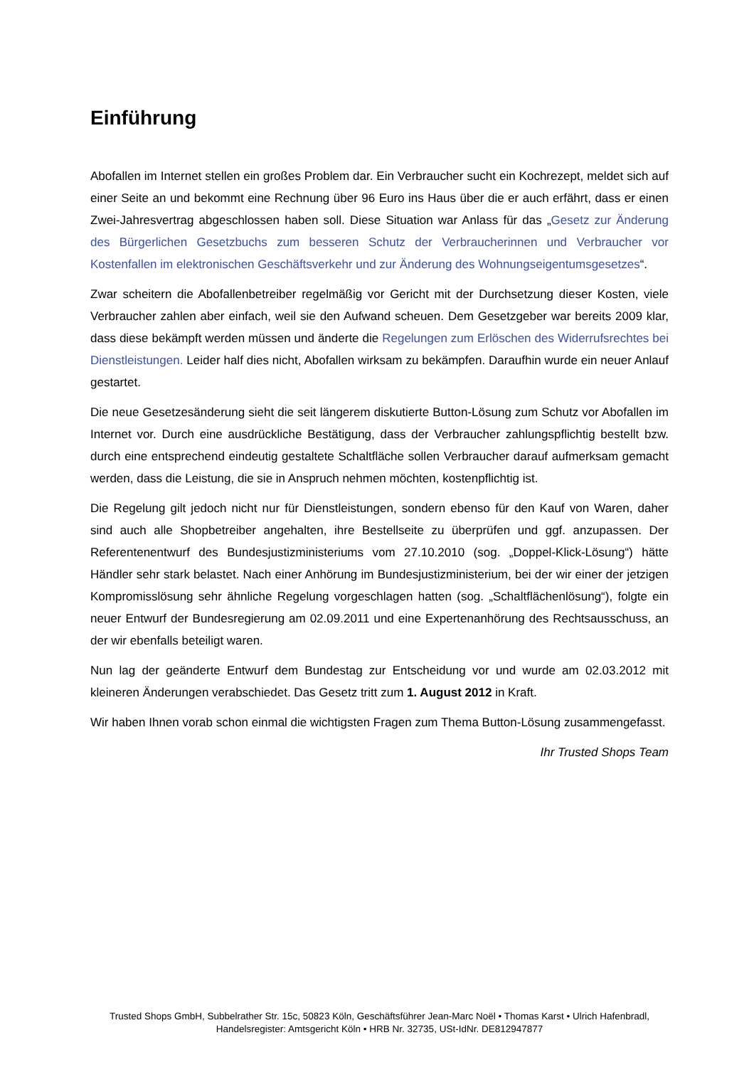Einführung
Abofallen im Internet stellen ein großes Problem dar. Ein Verbraucher sucht ein Kochrezept, meldet sich auf einer Seite an und bekommt eine Rechnung über 96 Euro ins Haus über die er auch erfährt, dass er einen Zwei-Jahresvertrag abgeschlossen haben soll. Diese Situation war Anlass für das „Gesetz zur Änderung des Bürgerlichen Gesetzbuchs zum besseren Schutz der Verbraucherinnen und Verbraucher vor Kostenfallen im elektronischen Geschäftsverkehr und zur Änderung des Wohnungseigentumsgesetzes“.
Zwar scheitern die Abofallenbetreiber regelmäßig vor Gericht mit der Durchsetzung dieser Kosten, viele Verbraucher zahlen aber einfach, weil sie den Aufwand scheuen. Dem Gesetzgeber war bereits 2009 klar, dass diese bekämpft werden müssen und änderte die Regelungen zum Erlöschen des Widerrufsrechtes bei Dienstleistungen. Leider half dies nicht, Abofallen wirksam zu bekämpfen. Daraufhin wurde ein neuer Anlauf gestartet.
Die neue Gesetzesänderung sieht die seit längerem diskutierte Button-Lösung zum Schutz vor Abofallen im Internet vor. Durch eine ausdrückliche Bestätigung, dass der Verbraucher zahlungspflichtig bestellt bzw. durch eine entsprechend eindeutig gestaltete Schaltfläche sollen Verbraucher darauf aufmerksam gemacht werden, dass die Leistung, die sie in Anspruch nehmen möchten, kostenpflichtig ist.
Die Regelung gilt jedoch nicht nur für Dienstleistungen, sondern ebenso für den Kauf von Waren, daher sind auch alle Shopbetreiber angehalten, ihre Bestellseite zu überprüfen und ggf. anzupassen. Der Referentenentwurf des Bundesjustizministeriums vom 27.10.2010 (sog. „Doppel-Klick-Lösung“) hätte Händler sehr stark belastet. Nach einer Anhörung im Bundesjustizministerium, bei der wir einer der jetzigen Kompromisslösung sehr ähnliche Regelung vorgeschlagen hatten (sog. „Schaltflächenlösung“), folgte ein neuer Entwurf der Bundesregierung am 02.09.2011 und eine Expertenanhörung des Rechtsausschuss, an der wir ebenfalls beteiligt waren.
Nun lag der geänderte Entwurf dem Bundestag zur Entscheidung vor und wurde am 02.03.2012 mit kleineren Änderungen verabschiedet. Das Gesetz tritt zum 1. August 2012 in Kraft.
Wir haben Ihnen vorab schon einmal die wichtigsten Fragen zum Thema Button-Lösung zusammengefasst.
Ihr Trusted Shops Team
Trusted Shops GmbH, Subbelrather Str. 15c, 50823 Köln, Geschäftsführer Jean-Marc Noël • Thomas Karst • Ulrich Hafenbradl,
Handelsregister: Amtsgericht Köln • HRB Nr. 32735, USt-IdNr. DE812947877